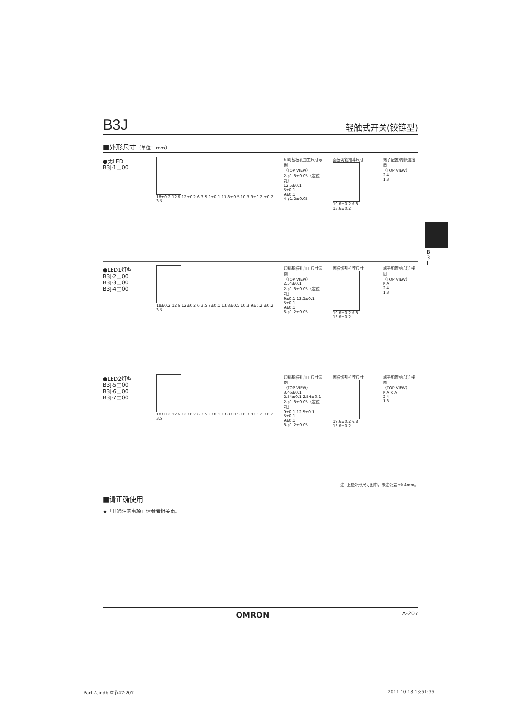B
3
J
B3J 轻触式开关(铰链型)
■外形尺寸（单位：mm）
●无LED
B3J-1□00
18±0.2 12 6 12±0.2 6 3.5 9±0.1 13.8±0.5 10.3 9±0.2 ±0.2 3.5
印刷基板孔加工尺寸示例
（TOP VIEW）
2-φ1.8±0.05（定位孔）
12.5±0.1
5±0.1
9±0.1
4-φ1.2±0.05
面板切割推荐尺寸
19.6±0.2 6.8 13.6±0.2
端子配置/内部连接图
（TOP VIEW）
2 4
1 3
●LED1灯型
B3J-2□00
B3J-3□00
B3J-4□00
18±0.2 12 6 12±0.2 6 3.5 9±0.1 13.8±0.5 10.3 9±0.2 ±0.2 3.5
印刷基板孔加工尺寸示例
（TOP VIEW）
2.54±0.1
2-φ1.8±0.05（定位孔）
9±0.1 12.5±0.1
5±0.1
9±0.1
6-φ1.2±0.05
面板切割推荐尺寸
19.6±0.2 6.8 13.6±0.2
端子配置/内部连接图
（TOP VIEW）
K A
2 4
1 3
●LED2灯型
B3J-5□00
B3J-6□00
B3J-7□00
18±0.2 12 6 12±0.2 6 3.5 9±0.1 13.8±0.5 10.3 9±0.2 ±0.2 3.5
印刷基板孔加工尺寸示例
（TOP VIEW）
3.46±0.1
2.54±0.1 2.54±0.1
2-φ1.8±0.05（定位孔）
9±0.1 12.5±0.1
5±0.1
9±0.1
8-φ1.2±0.05
面板切割推荐尺寸
19.6±0.2 6.8 13.6±0.2
端子配置/内部连接图
（TOP VIEW）
K A K A
2 4
1 3
注. 上述外形尺寸图中，未注公差±0.4mm。
■请正确使用
★「共通注意事项」请参考相关页。
OMRON A-207
Part A.indb 章节47:207 2011-10-18 18:51:35